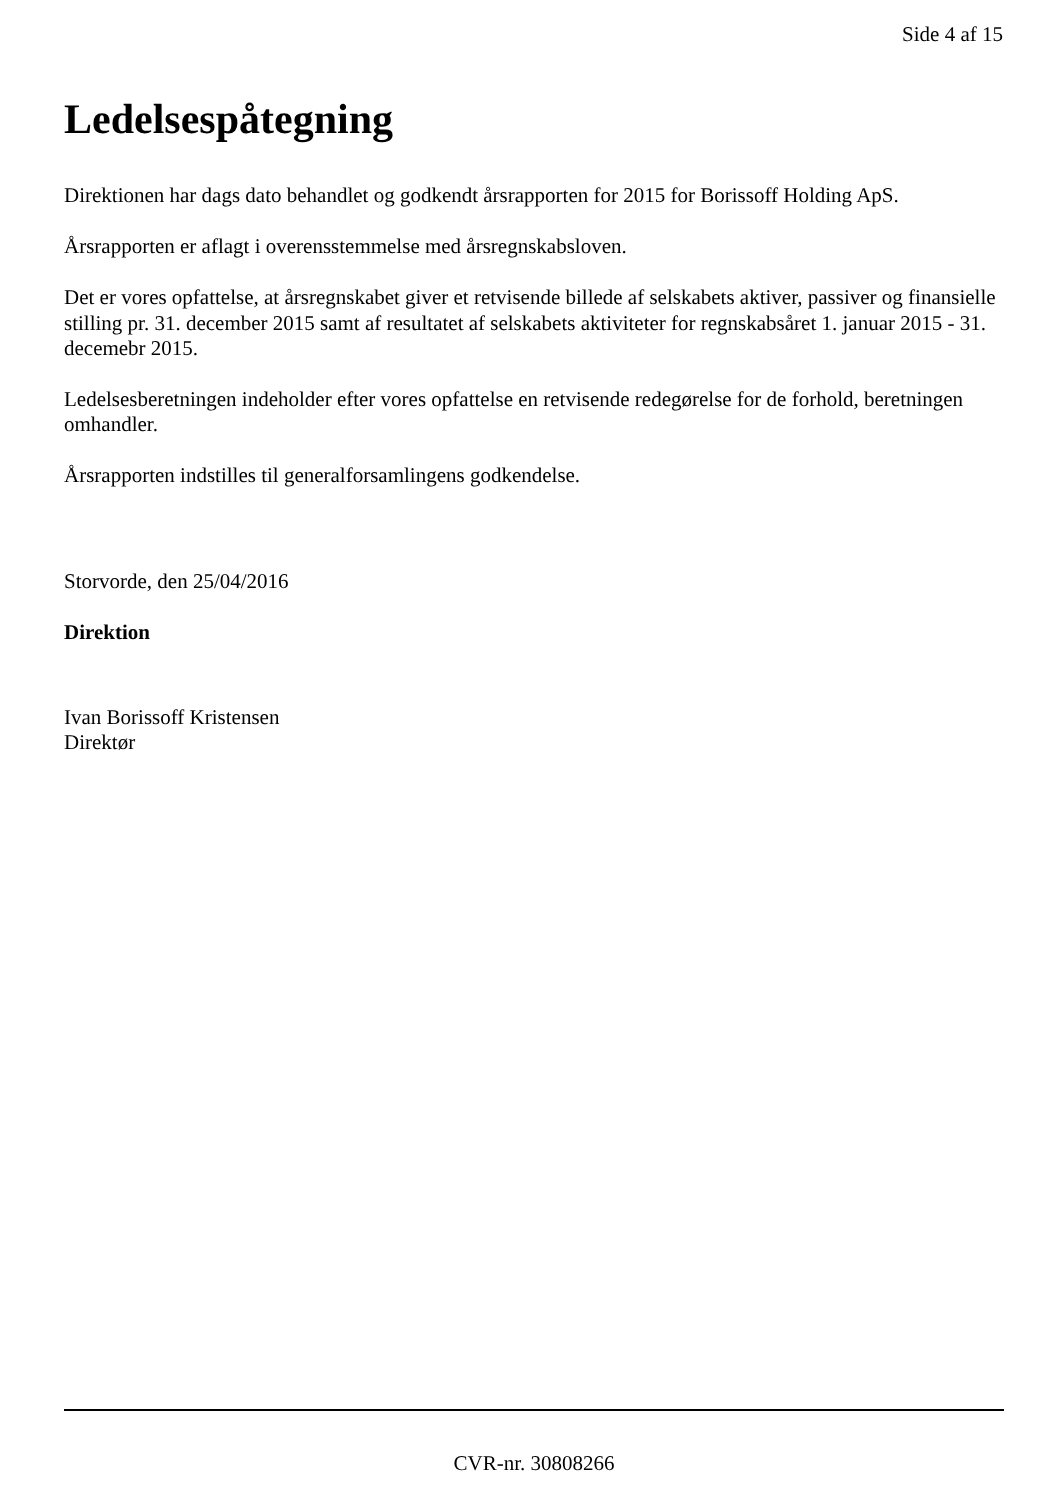Side 4 af 15
Ledelsespåtegning
Direktionen har dags dato behandlet og godkendt årsrapporten for 2015 for Borissoff Holding ApS.
Årsrapporten er aflagt i overensstemmelse med årsregnskabsloven.
Det er vores opfattelse, at årsregnskabet giver et retvisende billede af selskabets aktiver, passiver og finansielle stilling pr. 31. december 2015 samt af resultatet af selskabets aktiviteter for regnskabsåret 1. januar 2015 - 31. decemebr 2015.
Ledelsesberetningen indeholder efter vores opfattelse en retvisende redegørelse for de forhold, beretningen omhandler.
Årsrapporten indstilles til generalforsamlingens godkendelse.
Storvorde, den 25/04/2016
Direktion
Ivan Borissoff Kristensen
Direktør
CVR-nr. 30808266